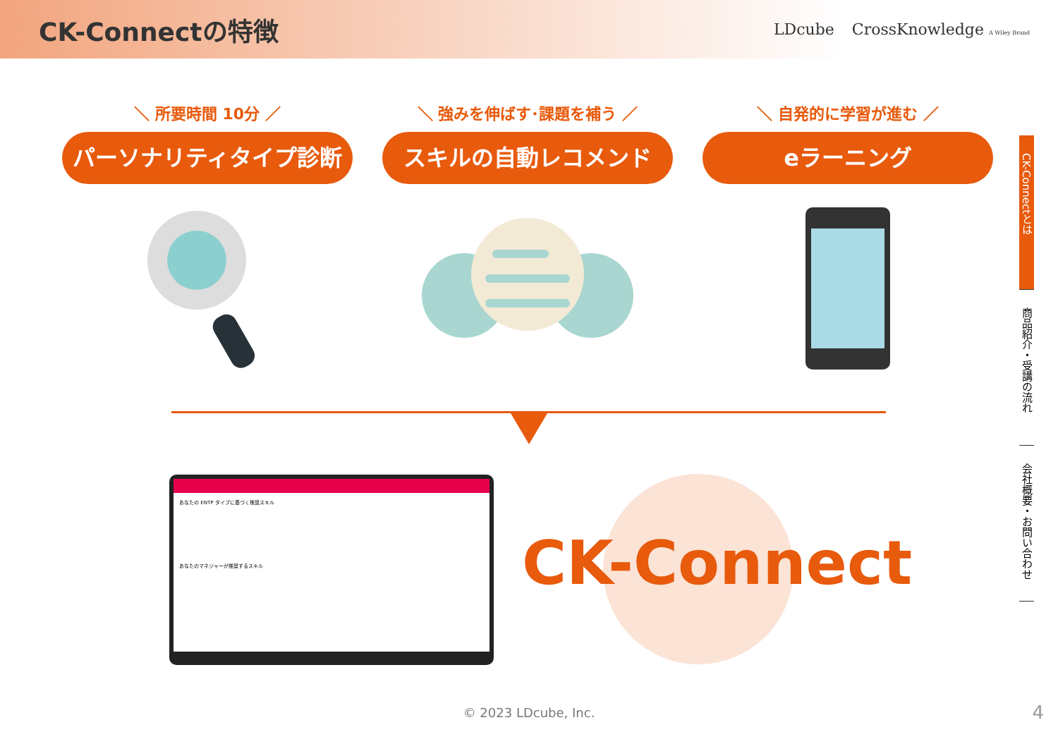CK-Connectの特徴
LDcube CrossKnowledge A Wiley Brand
＼ 所要時間 10分 ／
パーソナリティタイプ診断
＼ 強みを伸ばす･課題を補う ／
スキルの自動レコメンド
＼ 自発的に学習が進む ／
eラーニング
CK-Connectとは
商品紹介・受講の流れ
会社概要・お問い合わせ
あなたの ENTP タイプに基づく推奨スキル
あなたのマネジャーが推奨するスキル
CK-Connect
© 2023 LDcube, Inc. 4